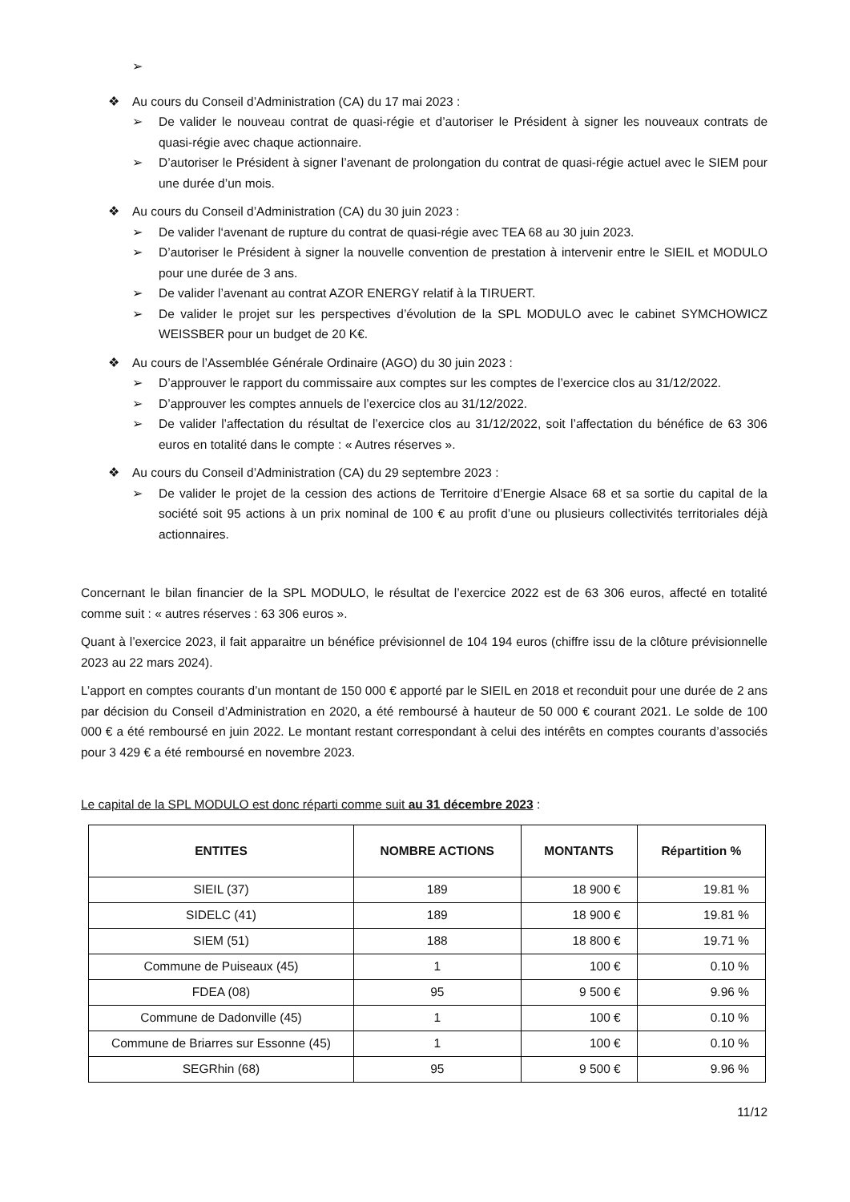➢
❖ Au cours du Conseil d’Administration (CA) du 17 mai 2023 :
➢ De valider le nouveau contrat de quasi-régie et d’autoriser le Président à signer les nouveaux contrats de quasi-régie avec chaque actionnaire.
➢ D’autoriser le Président à signer l’avenant de prolongation du contrat de quasi-régie actuel avec le SIEM pour une durée d’un mois.
❖ Au cours du Conseil d’Administration (CA) du 30 juin 2023 :
➢ De valider l‘avenant de rupture du contrat de quasi-régie avec TEA 68 au 30 juin 2023.
➢ D’autoriser le Président à signer la nouvelle convention de prestation à intervenir entre le SIEIL et MODULO pour une durée de 3 ans.
➢ De valider l’avenant au contrat AZOR ENERGY relatif à la TIRUERT.
➢ De valider le projet sur les perspectives d’évolution de la SPL MODULO avec le cabinet SYMCHOWICZ WEISSBER pour un budget de 20 K€.
❖ Au cours de l’Assemblée Générale Ordinaire (AGO) du 30 juin 2023 :
➢ D’approuver le rapport du commissaire aux comptes sur les comptes de l’exercice clos au 31/12/2022.
➢ D’approuver les comptes annuels de l’exercice clos au 31/12/2022.
➢ De valider l’affectation du résultat de l’exercice clos au 31/12/2022, soit l’affectation du bénéfice de 63 306 euros en totalité dans le compte : « Autres réserves ».
❖ Au cours du Conseil d’Administration (CA) du 29 septembre 2023 :
➢ De valider le projet de la cession des actions de Territoire d’Energie Alsace 68 et sa sortie du capital de la société soit 95 actions à un prix nominal de 100 € au profit d’une ou plusieurs collectivités territoriales déjà actionnaires.
Concernant le bilan financier de la SPL MODULO, le résultat de l’exercice 2022 est de 63 306 euros, affecté en totalité comme suit : « autres réserves : 63 306 euros ».
Quant à l’exercice 2023, il fait apparaitre un bénéfice prévisionnel de 104 194 euros (chiffre issu de la clôture prévisionnelle 2023 au 22 mars 2024).
L’apport en comptes courants d’un montant de 150 000 € apporté par le SIEIL en 2018 et reconduit pour une durée de 2 ans par décision du Conseil d’Administration en 2020, a été remboursé à hauteur de 50 000 € courant 2021. Le solde de 100 000 € a été remboursé en juin 2022. Le montant restant correspondant à celui des intérêts en comptes courants d’associés pour 3 429 € a été remboursé en novembre 2023.
Le capital de la SPL MODULO est donc réparti comme suit au 31 décembre 2023 :
| ENTITES | NOMBRE ACTIONS | MONTANTS | Répartition % |
| --- | --- | --- | --- |
| SIEIL (37) | 189 | 18 900 € | 19.81 % |
| SIDELC (41) | 189 | 18 900 € | 19.81 % |
| SIEM (51) | 188 | 18 800 € | 19.71 % |
| Commune de Puiseaux (45) | 1 | 100 € | 0.10 % |
| FDEA (08) | 95 | 9 500 € | 9.96 % |
| Commune de Dadonville (45) | 1 | 100 € | 0.10 % |
| Commune de Briarres sur Essonne (45) | 1 | 100 € | 0.10 % |
| SEGRhin (68) | 95 | 9 500 € | 9.96 % |
11/12